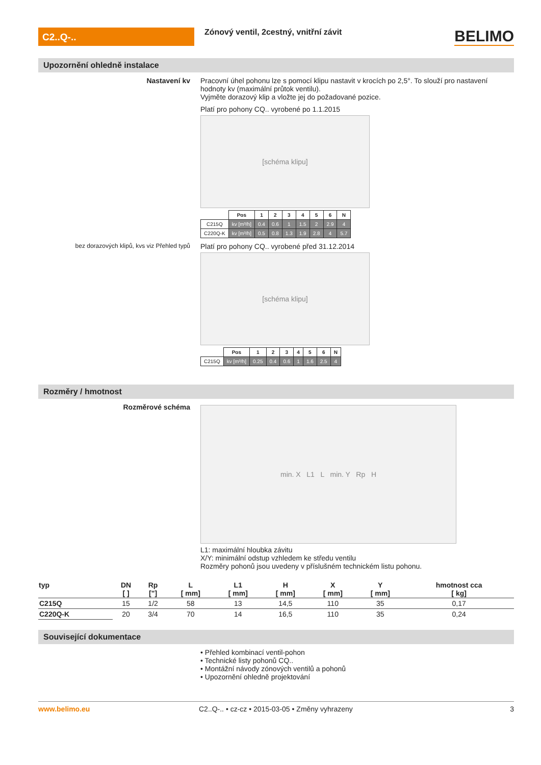C2..Q-..
Zónový ventil, 2cestný, vnitřní závit
BELIMO
Upozornění ohledně instalace
Nastavení kv Pracovní úhel pohonu lze s pomocí klipu nastavit v krocích po 2,5°. To slouží pro nastavení hodnoty kv (maximální průtok ventilu).
Vyjměte dorazový klip a vložte jej do požadované pozice.
Platí pro pohony CQ.. vyrobené po 1.1.2015
[schéma klipu]
| | Pos | 1 | 2 | 3 | 4 | 5 | 6 | N |
| C215Q | kv [m³/h] | 0.4 | 0.6 | 1 | 1.5 | 2 | 2.9 | 4 |
| C220Q-K | kv [m³/h] | 0.5 | 0.8 | 1.3 | 1.9 | 2.8 | 4 | 5.7 |
bez dorazových klipů, kvs viz Přehled typů
Platí pro pohony CQ.. vyrobené před 31.12.2014
[schéma klipu]
| | Pos | 1 | 2 | 3 | 4 | 5 | 6 | N |
| C215Q | kv [m³/h] | 0.25 | 0.4 | 0.6 | 1 | 1.6 | 2.5 | 4 |
Rozměry / hmotnost
Rozměrové schéma
min. X L1 L min. Y Rp H
L1: maximální hloubka závitu
X/Y: minimální odstup vzhledem ke středu ventilu
Rozměry pohonů jsou uvedeny v příslušném technickém listu pohonu.
| typ | DN [ ] | Rp ["] | L [ mm] | L1 [ mm] | H [ mm] | X [ mm] | Y [ mm] | hmotnost cca [ kg] |
| --- | --- | --- | --- | --- | --- | --- | --- | --- |
| C215Q | 15 | 1/2 | 58 | 13 | 14,5 | 110 | 35 | 0,17 |
| C220Q-K | 20 | 3/4 | 70 | 14 | 16,5 | 110 | 35 | 0,24 |
Související dokumentace
• Přehled kombinací ventil-pohon
• Technické listy pohonů CQ..
• Montážní návody zónových ventilů a pohonů
• Upozornění ohledně projektování
www.belimo.eu C2..Q-.. • cz-cz • 2015-03-05 • Změny vyhrazeny
3